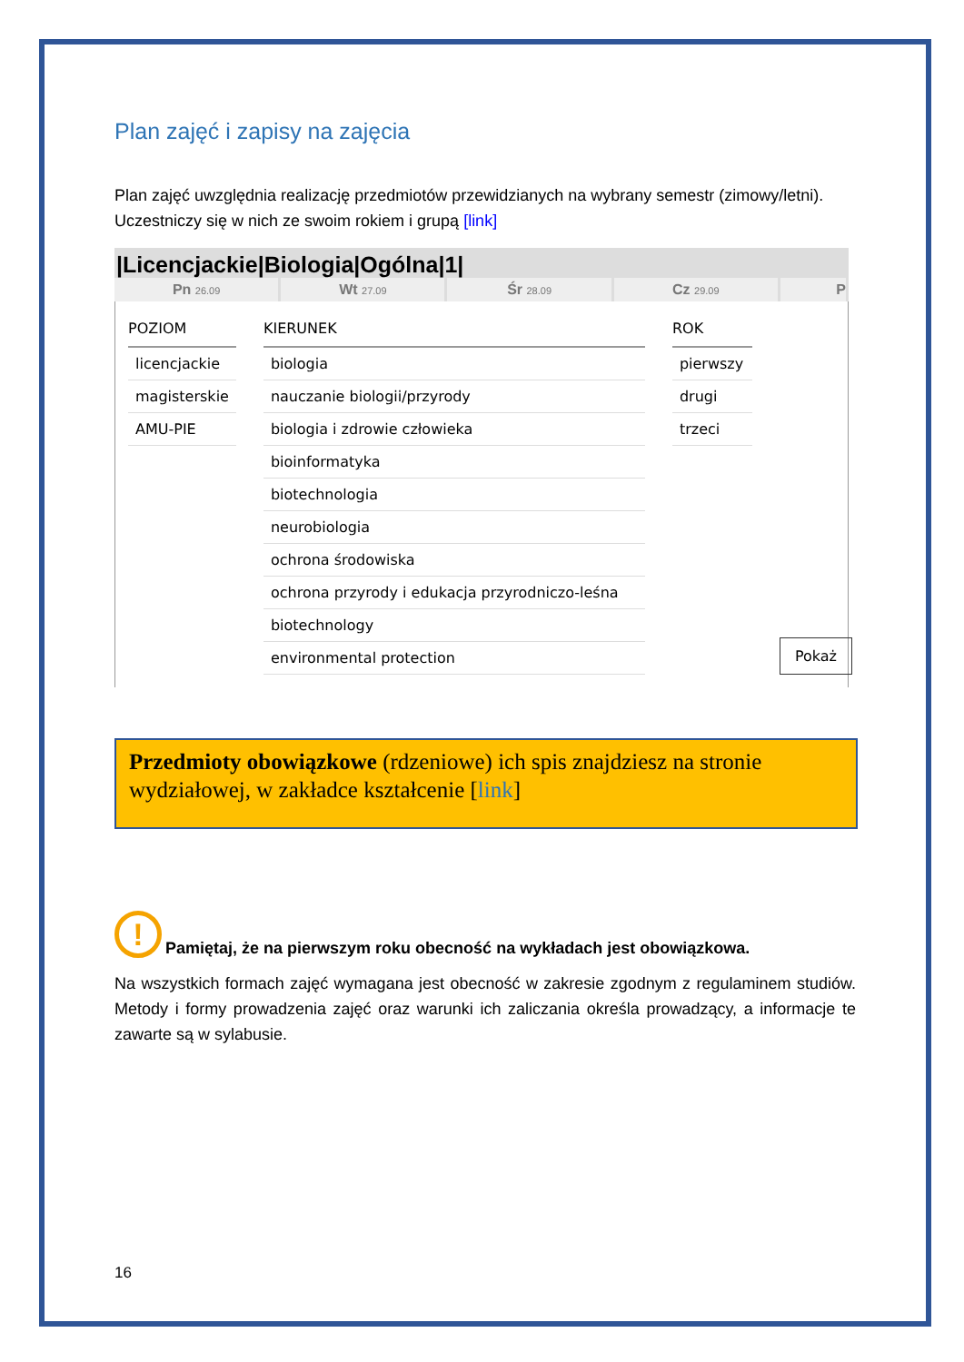Plan zajęć i zapisy na zajęcia
Plan zajęć uwzględnia realizację przedmiotów przewidzianych na wybrany semestr (zimowy/letni). Uczestniczy się w nich ze swoim rokiem i grupą [link]
|Licencjackie|Biologia|Ogólna|1|
Pn 26.09
Wt 27.09
Śr 28.09
Cz 29.09
P
| POZIOM |
| --- |
| licencjackie |
| magisterskie |
| AMU-PIE |
| KIERUNEK |
| --- |
| biologia |
| nauczanie biologii/przyrody |
| biologia i zdrowie człowieka |
| bioinformatyka |
| biotechnologia |
| neurobiologia |
| ochrona środowiska |
| ochrona przyrody i edukacja przyrodniczo-leśna |
| biotechnology |
| environmental protection |
| ROK |
| --- |
| pierwszy |
| drugi |
| trzeci |
Pokaż
Przedmioty obowiązkowe (rdzeniowe) ich spis znajdziesz na stronie wydziałowej, w zakładce kształcenie [link]
!
Pamiętaj, że na pierwszym roku obecność na wykładach jest obowiązkowa.
Na wszystkich formach zajęć wymagana jest obecność w zakresie zgodnym z regulaminem studiów. Metody i formy prowadzenia zajęć oraz warunki ich zaliczania określa prowadzący, a informacje te zawarte są w sylabusie.
16